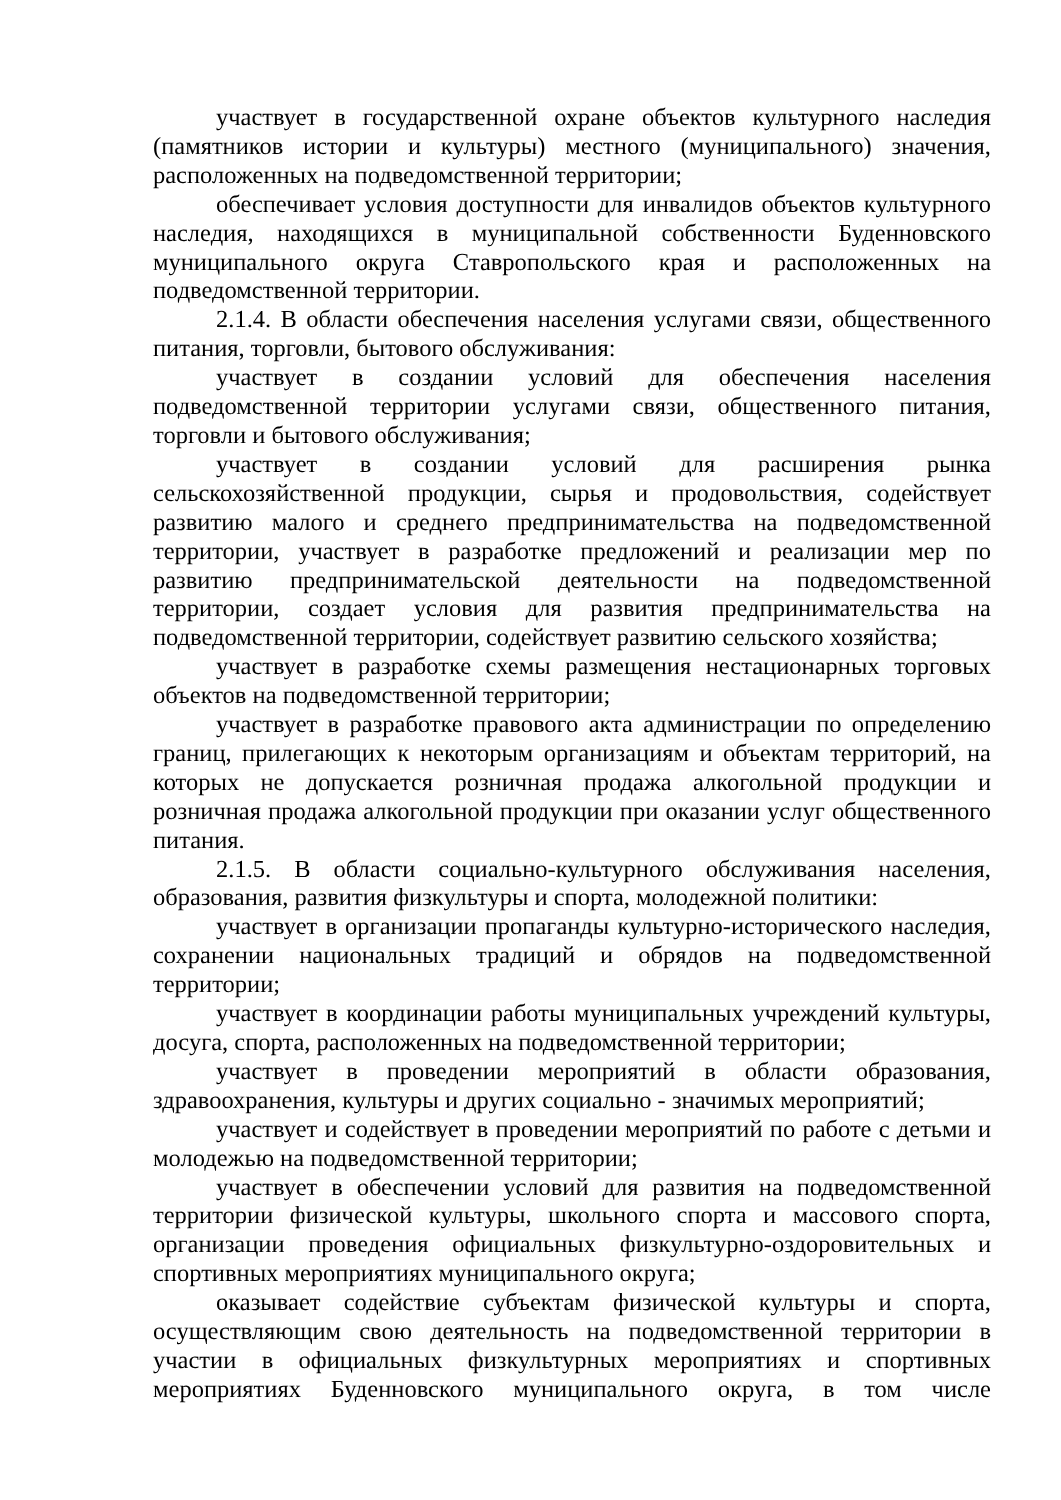участвует в государственной охране объектов культурного наследия (памятников истории и культуры) местного (муниципального) значения, расположенных на подведомственной территории;
обеспечивает условия доступности для инвалидов объектов культурного наследия, находящихся в муниципальной собственности Буденновского муниципального округа Ставропольского края и расположенных на подведомственной территории.
2.1.4. В области обеспечения населения услугами связи, общественного питания, торговли, бытового обслуживания:
участвует в создании условий для обеспечения населения подведомственной территории услугами связи, общественного питания, торговли и бытового обслуживания;
участвует в создании условий для расширения рынка сельскохозяйственной продукции, сырья и продовольствия, содействует развитию малого и среднего предпринимательства на подведомственной территории, участвует в разработке предложений и реализации мер по развитию предпринимательской деятельности на подведомственной территории, создает условия для развития предпринимательства на подведомственной территории, содействует развитию сельского хозяйства;
участвует в разработке схемы размещения нестационарных торговых объектов на подведомственной территории;
участвует в разработке правового акта администрации по определению границ, прилегающих к некоторым организациям и объектам территорий, на которых не допускается розничная продажа алкогольной продукции и розничная продажа алкогольной продукции при оказании услуг общественного питания.
2.1.5. В области социально-культурного обслуживания населения, образования, развития физкультуры и спорта, молодежной политики:
участвует в организации пропаганды культурно-исторического наследия, сохранении национальных традиций и обрядов на подведомственной территории;
участвует в координации работы муниципальных учреждений культуры, досуга, спорта, расположенных на подведомственной территории;
участвует в проведении мероприятий в области образования, здравоохранения, культуры и других социально - значимых мероприятий;
участвует и содействует в проведении мероприятий по работе с детьми и молодежью на подведомственной территории;
участвует в обеспечении условий для развития на подведомственной территории физической культуры, школьного спорта и массового спорта, организации проведения официальных физкультурно-оздоровительных и спортивных мероприятиях муниципального округа;
оказывает содействие субъектам физической культуры и спорта, осуществляющим свою деятельность на подведомственной территории в участии в официальных физкультурных мероприятиях и спортивных мероприятиях Буденновского муниципального округа, в том числе